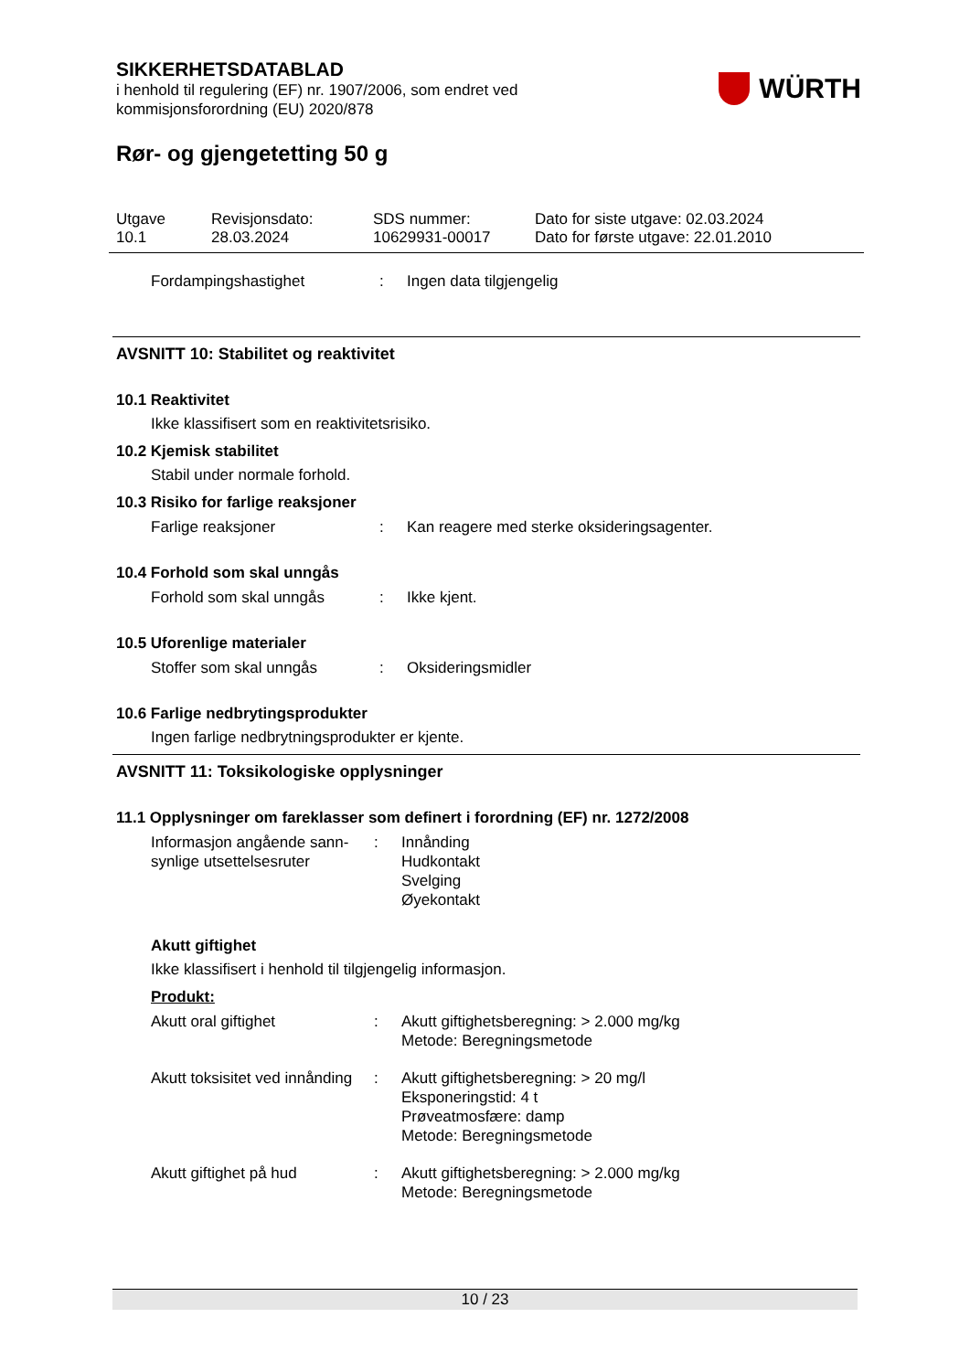SIKKERHETSDATABLAD
i henhold til regulering (EF) nr. 1907/2006, som endret ved
kommisjonsforordning (EU) 2020/878
WÜRTH
Rør- og gjengetetting 50 g
Utgave
10.1
Revisjonsdato:
28.03.2024
SDS nummer:
10629931-00017
Dato for siste utgave: 02.03.2024
Dato for første utgave: 22.01.2010
Fordampingshastighet : Ingen data tilgjengelig
AVSNITT 10: Stabilitet og reaktivitet
10.1 Reaktivitet
Ikke klassifisert som en reaktivitetsrisiko.
10.2 Kjemisk stabilitet
Stabil under normale forhold.
10.3 Risiko for farlige reaksjoner
Farlige reaksjoner : Kan reagere med sterke oksideringsagenter.
10.4 Forhold som skal unngås
Forhold som skal unngås : Ikke kjent.
10.5 Uforenlige materialer
Stoffer som skal unngås : Oksideringsmidler
10.6 Farlige nedbrytingsprodukter
Ingen farlige nedbrytningsprodukter er kjente.
AVSNITT 11: Toksikologiske opplysninger
11.1 Opplysninger om fareklasser som definert i forordning (EF) nr. 1272/2008
Informasjon angående sann-synlige utsettelsesruter
: Innånding
Hudkontakt
Svelging
Øyekontakt
Akutt giftighet
Ikke klassifisert i henhold til tilgjengelig informasjon.
Produkt:
Akutt oral giftighet : Akutt giftighetsberegning: > 2.000 mg/kg
Metode: Beregningsmetode
Akutt toksisitet ved innånding
: Akutt giftighetsberegning: > 20 mg/l
Eksponeringstid: 4 t
Prøveatmosfære: damp
Metode: Beregningsmetode
Akutt giftighet på hud : Akutt giftighetsberegning: > 2.000 mg/kg
Metode: Beregningsmetode
10 / 23